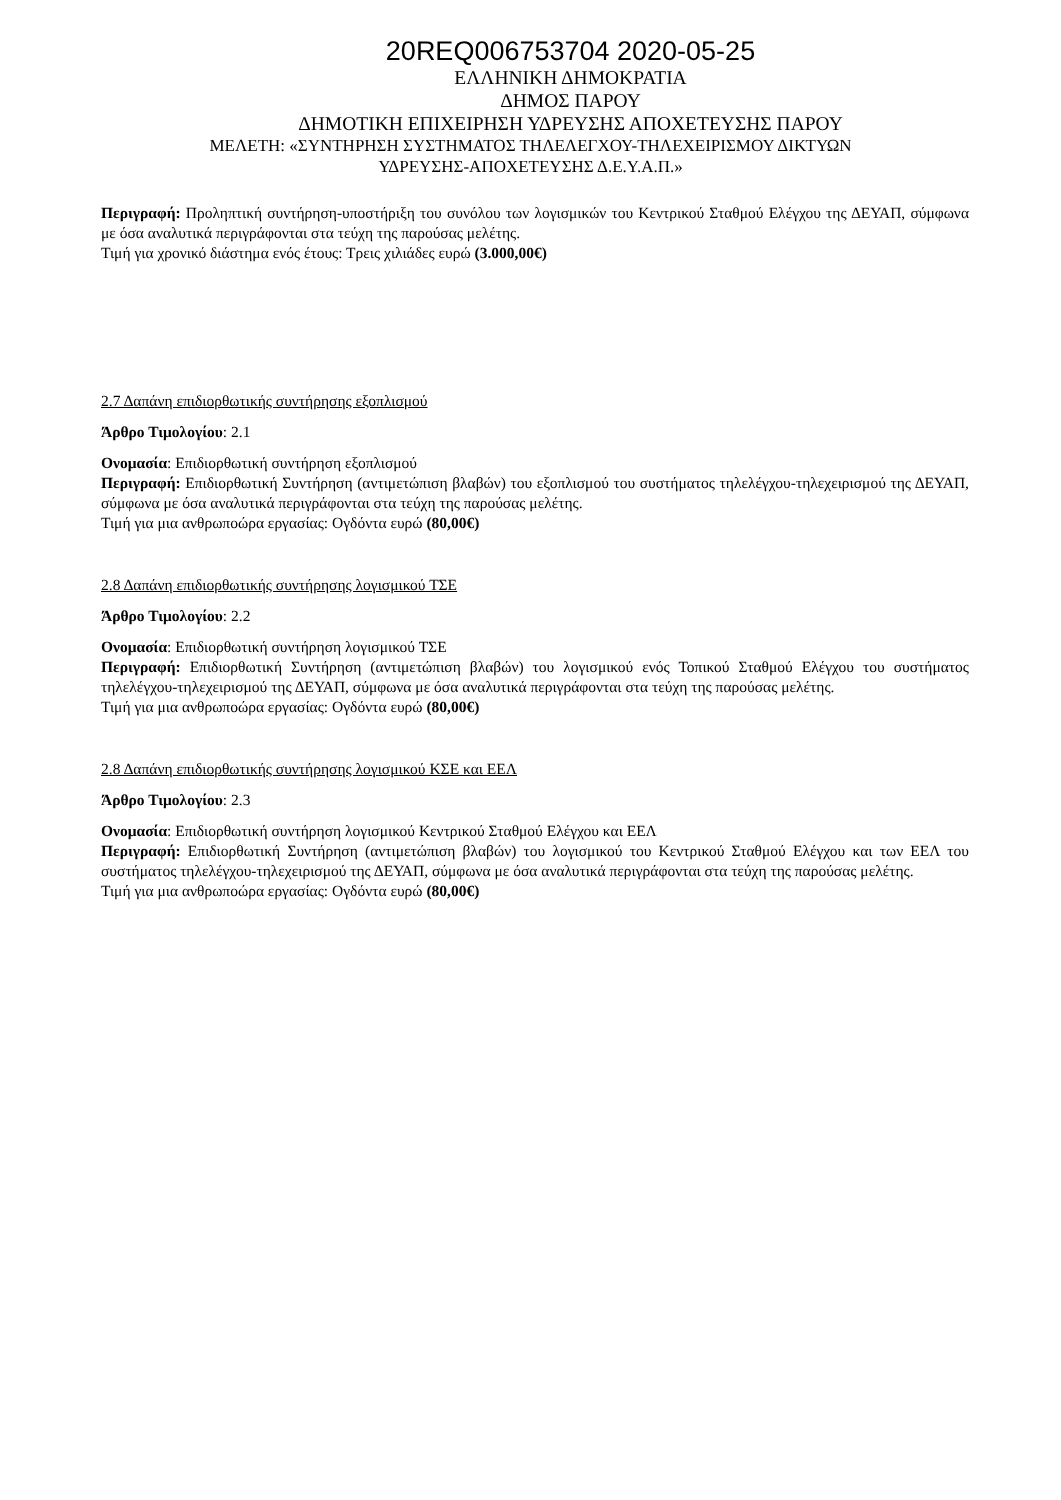20REQ006753704 2020-05-25
ΕΛΛΗΝΙΚΗ ΔΗΜΟΚΡΑΤΙΑ
ΔΗΜΟΣ ΠΑΡΟΥ
ΔΗΜΟΤΙΚΗ ΕΠΙΧΕΙΡΗΣΗ ΥΔΡΕΥΣΗΣ ΑΠΟΧΕΤΕΥΣΗΣ ΠΑΡΟΥ
ΜΕΛΕΤΗ: «ΣΥΝΤΗΡΗΣΗ ΣΥΣΤΗΜΑΤΟΣ ΤΗΛΕΛΕΓΧΟΥ-ΤΗΛΕΧΕΙΡΙΣΜΟΥ ΔΙΚΤΥΩΝ
ΥΔΡΕΥΣΗΣ-ΑΠΟΧΕΤΕΥΣΗΣ Δ.Ε.Υ.Α.Π.»
Περιγραφή: Προληπτική συντήρηση-υποστήριξη του συνόλου των λογισμικών του Κεντρικού Σταθμού Ελέγχου της ΔΕΥΑΠ, σύμφωνα με όσα αναλυτικά περιγράφονται στα τεύχη της παρούσας μελέτης.
Τιμή για χρονικό διάστημα ενός έτους: Τρεις χιλιάδες ευρώ (3.000,00€)
2.7 Δαπάνη επιδιορθωτικής συντήρησης εξοπλισμού
Άρθρο Τιμολογίου: 2.1
Ονομασία: Επιδιορθωτική συντήρηση εξοπλισμού
Περιγραφή: Επιδιορθωτική Συντήρηση (αντιμετώπιση βλαβών) του εξοπλισμού του συστήματος τηλελέγχου-τηλεχειρισμού της ΔΕΥΑΠ, σύμφωνα με όσα αναλυτικά περιγράφονται στα τεύχη της παρούσας μελέτης.
Τιμή για μια ανθρωποώρα εργασίας: Ογδόντα ευρώ (80,00€)
2.8 Δαπάνη επιδιορθωτικής συντήρησης λογισμικού ΤΣΕ
Άρθρο Τιμολογίου: 2.2
Ονομασία: Επιδιορθωτική συντήρηση λογισμικού ΤΣΕ
Περιγραφή: Επιδιορθωτική Συντήρηση (αντιμετώπιση βλαβών) του λογισμικού ενός Τοπικού Σταθμού Ελέγχου του συστήματος τηλελέγχου-τηλεχειρισμού της ΔΕΥΑΠ, σύμφωνα με όσα αναλυτικά περιγράφονται στα τεύχη της παρούσας μελέτης.
Τιμή για μια ανθρωποώρα εργασίας: Ογδόντα ευρώ (80,00€)
2.8 Δαπάνη επιδιορθωτικής συντήρησης λογισμικού ΚΣΕ και ΕΕΛ
Άρθρο Τιμολογίου: 2.3
Ονομασία: Επιδιορθωτική συντήρηση λογισμικού Κεντρικού Σταθμού Ελέγχου και ΕΕΛ
Περιγραφή: Επιδιορθωτική Συντήρηση (αντιμετώπιση βλαβών) του λογισμικού του Κεντρικού Σταθμού Ελέγχου και των ΕΕΛ του συστήματος τηλελέγχου-τηλεχειρισμού της ΔΕΥΑΠ, σύμφωνα με όσα αναλυτικά περιγράφονται στα τεύχη της παρούσας μελέτης.
Τιμή για μια ανθρωποώρα εργασίας: Ογδόντα ευρώ (80,00€)